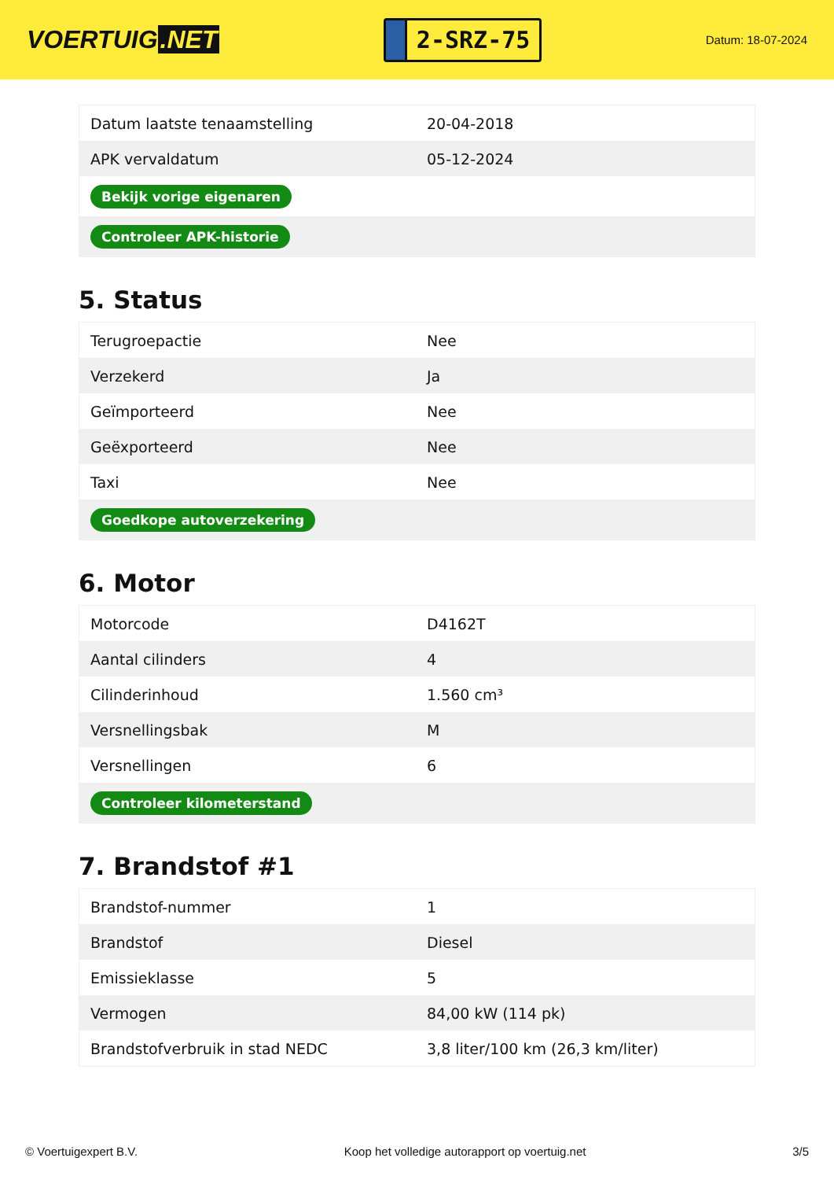VOERTUIG.NET
2-SRZ-75
Datum: 18-07-2024
| Datum laatste tenaamstelling | 20-04-2018 |
| APK vervaldatum | 05-12-2024 |
| Bekijk vorige eigenaren | |
| Controleer APK-historie | |
5. Status
| Terugroepactie | Nee |
| Verzekerd | Ja |
| Geïmporteerd | Nee |
| Geëxporteerd | Nee |
| Taxi | Nee |
| Goedkope autoverzekering | |
6. Motor
| Motorcode | D4162T |
| Aantal cilinders | 4 |
| Cilinderinhoud | 1.560 cm³ |
| Versnellingsbak | M |
| Versnellingen | 6 |
| Controleer kilometerstand | |
7. Brandstof #1
| Brandstof-nummer | 1 |
| Brandstof | Diesel |
| Emissieklasse | 5 |
| Vermogen | 84,00 kW (114 pk) |
| Brandstofverbruik in stad NEDC | 3,8 liter/100 km (26,3 km/liter) |
© Voertuigexpert B.V. Koop het volledige autorapport op voertuig.net 3/5